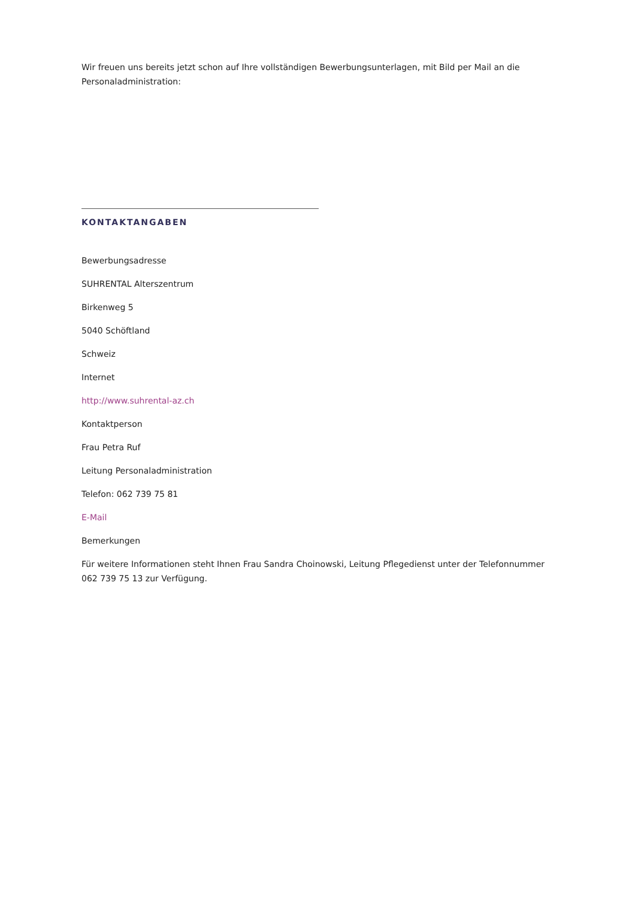Wir freuen uns bereits jetzt schon auf Ihre vollständigen Bewerbungsunterlagen, mit Bild per Mail an die Personaladministration:
KONTAKTANGABEN
Bewerbungsadresse
SUHRENTAL Alterszentrum
Birkenweg 5
5040 Schöftland
Schweiz
Internet
http://www.suhrental-az.ch
Kontaktperson
Frau Petra Ruf
Leitung Personaladministration
Telefon: 062 739 75 81
E-Mail
Bemerkungen
Für weitere Informationen steht Ihnen Frau Sandra Choinowski, Leitung Pflegedienst unter der Telefonnummer 062 739 75 13 zur Verfügung.